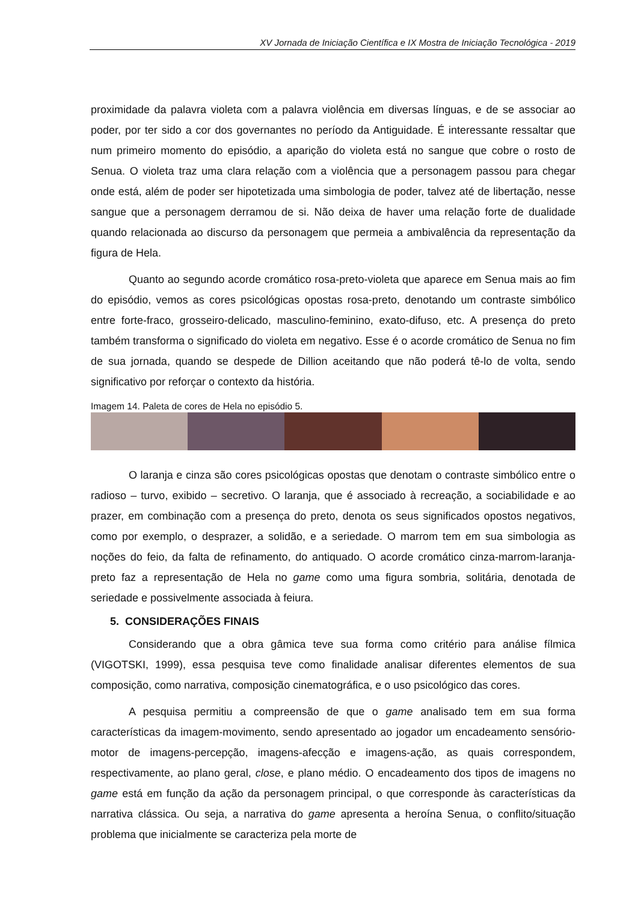XV Jornada de Iniciação Científica e IX Mostra de Iniciação Tecnológica - 2019
proximidade da palavra violeta com a palavra violência em diversas línguas, e de se associar ao poder, por ter sido a cor dos governantes no período da Antiguidade. É interessante ressaltar que num primeiro momento do episódio, a aparição do violeta está no sangue que cobre o rosto de Senua. O violeta traz uma clara relação com a violência que a personagem passou para chegar onde está, além de poder ser hipotetizada uma simbologia de poder, talvez até de libertação, nesse sangue que a personagem derramou de si. Não deixa de haver uma relação forte de dualidade quando relacionada ao discurso da personagem que permeia a ambivalência da representação da figura de Hela.
Quanto ao segundo acorde cromático rosa-preto-violeta que aparece em Senua mais ao fim do episódio, vemos as cores psicológicas opostas rosa-preto, denotando um contraste simbólico entre forte-fraco, grosseiro-delicado, masculino-feminino, exato-difuso, etc. A presença do preto também transforma o significado do violeta em negativo. Esse é o acorde cromático de Senua no fim de sua jornada, quando se despede de Dillion aceitando que não poderá tê-lo de volta, sendo significativo por reforçar o contexto da história.
Imagem 14. Paleta de cores de Hela no episódio 5.
O laranja e cinza são cores psicológicas opostas que denotam o contraste simbólico entre o radioso – turvo, exibido – secretivo. O laranja, que é associado à recreação, a sociabilidade e ao prazer, em combinação com a presença do preto, denota os seus significados opostos negativos, como por exemplo, o desprazer, a solidão, e a seriedade. O marrom tem em sua simbologia as noções do feio, da falta de refinamento, do antiquado. O acorde cromático cinza-marrom-laranja-preto faz a representação de Hela no game como uma figura sombria, solitária, denotada de seriedade e possivelmente associada à feiura.
5. CONSIDERAÇÕES FINAIS
Considerando que a obra gâmica teve sua forma como critério para análise fílmica (VIGOTSKI, 1999), essa pesquisa teve como finalidade analisar diferentes elementos de sua composição, como narrativa, composição cinematográfica, e o uso psicológico das cores.
A pesquisa permitiu a compreensão de que o game analisado tem em sua forma características da imagem-movimento, sendo apresentado ao jogador um encadeamento sensório-motor de imagens-percepção, imagens-afecção e imagens-ação, as quais correspondem, respectivamente, ao plano geral, close, e plano médio. O encadeamento dos tipos de imagens no game está em função da ação da personagem principal, o que corresponde às características da narrativa clássica. Ou seja, a narrativa do game apresenta a heroína Senua, o conflito/situação problema que inicialmente se caracteriza pela morte de